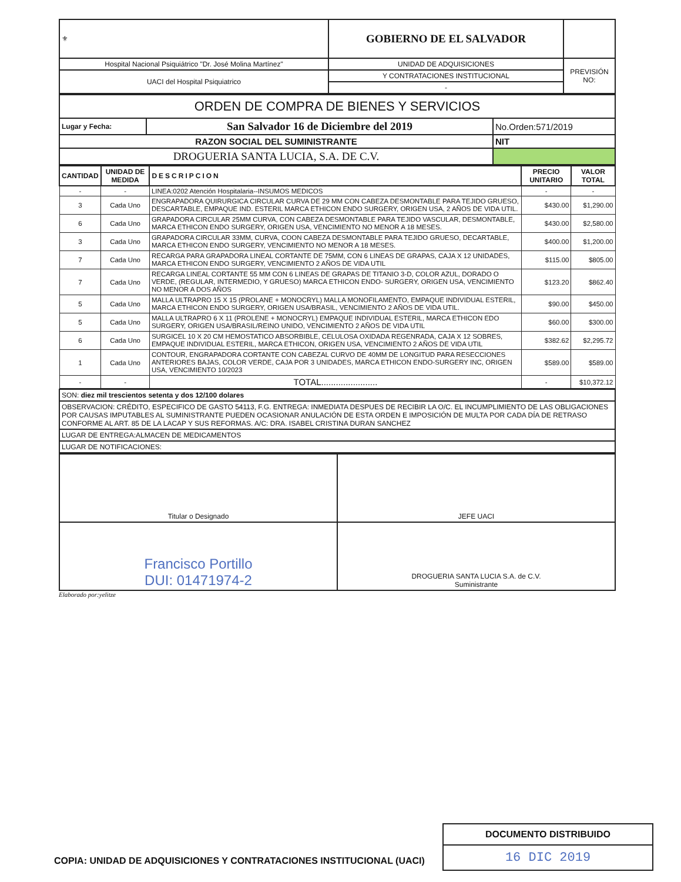| ⚜ | GOBIERNO DE EL SALVADOR | |
| Hospital Nacional Psiquiátrico "Dr. José Molina Martínez" | UNIDAD DE ADQUISICIONES | PREVISIÓN NO: |
| UACI del Hospital Psiquiatrico | Y CONTRATACIONES INSTITUCIONAL | |
| | - | |
| ORDEN DE COMPRA DE BIENES Y SERVICIOS | | |
| Lugar y Fecha: | San Salvador 16 de Diciembre del 2019 | No.Orden:571/2019 |
| RAZON SOCIAL DEL SUMINISTRANTE | | NIT |
| DROGUERIA SANTA LUCIA, S.A. DE C.V. | | |
| CANTIDAD | UNIDAD DE MEDIDA | DESCRIPCION | PRECIO UNITARIO | VALOR TOTAL |
| --- | --- | --- | --- | --- |
| - | - | LINEA:0202 Atención Hospitalaria--INSUMOS MEDICOS | - | - |
| 3 | Cada Uno | ENGRAPADORA QUIRURGICA CIRCULAR CURVA DE 29 MM CON CABEZA DESMONTABLE PARA TEJIDO GRUESO, DESCARTABLE, EMPAQUE IND. ESTERIL MARCA ETHICON ENDO SURGERY, ORIGEN USA, 2 AÑOS DE VIDA UTIL. | $430.00 | $1,290.00 |
| 6 | Cada Uno | GRAPADORA CIRCULAR 25MM CURVA, CON CABEZA DESMONTABLE PARA TEJIDO VASCULAR, DESMONTABLE, MARCA ETHICON ENDO SURGERY, ORIGEN USA, VENCIMIENTO NO MENOR A 18 MESES. | $430.00 | $2,580.00 |
| 3 | Cada Uno | GRAPADORA CIRCULAR 33MM, CURVA, COON CABEZA DESMONTABLE PARA TEJIDO GRUESO, DECARTABLE, MARCA ETHICON ENDO SURGERY, VENCIMIENTO NO MENOR A 18 MESES. | $400.00 | $1,200.00 |
| 7 | Cada Uno | RECARGA PARA GRAPADORA LINEAL CORTANTE DE 75MM, CON 6 LINEAS DE GRAPAS, CAJA X 12 UNIDADES, MARCA ETHICON ENDO SURGERY, VENCIMIENTO 2 AÑOS DE VIDA UTIL | $115.00 | $805.00 |
| 7 | Cada Uno | RECARGA LINEAL CORTANTE 55 MM CON 6 LINEAS DE GRAPAS DE TITANIO 3-D, COLOR AZUL, DORADO O VERDE, (REGULAR, INTERMEDIO, Y GRUESO) MARCA ETHICON ENDO- SURGERY, ORIGEN USA, VENCIMIENTO NO MENOR A DOS AÑOS | $123.20 | $862.40 |
| 5 | Cada Uno | MALLA ULTRAPRO 15 X 15 (PROLANE + MONOCRYL) MALLA MONOFILAMENTO, EMPAQUE INDIVIDUAL ESTERIL, MARCA ETHICON ENDO SURGERY, ORIGEN USA/BRASIL, VENCIMIENTO 2 AÑOS DE VIDA UTIL. | $90.00 | $450.00 |
| 5 | Cada Uno | MALLA ULTRAPRO 6 X 11 (PROLENE + MONOCRYL) EMPAQUE INDIVIDUAL ESTERIL, MARCA ETHICON EDO SURGERY, ORIGEN USA/BRASIL/REINO UNIDO, VENCIMIENTO 2 AÑOS DE VIDA UTIL | $60.00 | $300.00 |
| 6 | Cada Uno | SURGICEL 10 X 20 CM HEMOSTATICO ABSORBIBLE, CELULOSA OXIDADA REGENRADA, CAJA X 12 SOBRES, EMPAQUE INDIVIDUAL ESTERIL, MARCA ETHICON, ORIGEN USA, VENCIMIENTO 2 AÑOS DE VIDA UTIL | $382.62 | $2,295.72 |
| 1 | Cada Uno | CONTOUR, ENGRAPADORA CORTANTE CON CABEZAL CURVO DE 40MM DE LONGITUD PARA RESECCIONES ANTERIORES BAJAS, COLOR VERDE, CAJA POR 3 UNIDADES, MARCA ETHICON ENDO-SURGERY INC, ORIGEN USA, VENCIMIENTO 10/2023 | $589.00 | $589.00 |
| - | - | TOTAL....................... | - | $10,372.12 |
| SON: diez mil trescientos setenta y dos 12/100 dolares |
| OBSERVACION: CRÉDITO, ESPECIFICO DE GASTO 54113, F.G. ENTREGA: INMEDIATA DESPUES DE RECIBIR LA O/C. EL INCUMPLIMIENTO DE LAS OBLIGACIONES POR CAUSAS IMPUTABLES AL SUMINISTRANTE PUEDEN OCASIONAR ANULACIÓN DE ESTA ORDEN E IMPOSICIÓN DE MULTA POR CADA DÍA DE RETRASO CONFORME AL ART. 85 DE LA LACAP Y SUS REFORMAS. A/C: DRA. ISABEL CRISTINA DURAN SANCHEZ |
| LUGAR DE ENTREGA:ALMACEN DE MEDICAMENTOS |
| LUGAR DE NOTIFICACIONES: |
| Titular o Designado | JEFE UACI |
| Francisco Portillo DUI: 01471974-2 | DROGUERIA SANTA LUCIA S.A. de C.V. Suministrante |
Elaborado por:yelitze
DOCUMENTO DISTRIBUIDO
16 DIC 2019
COPIA: UNIDAD DE ADQUISICIONES Y CONTRATACIONES INSTITUCIONAL (UACI)